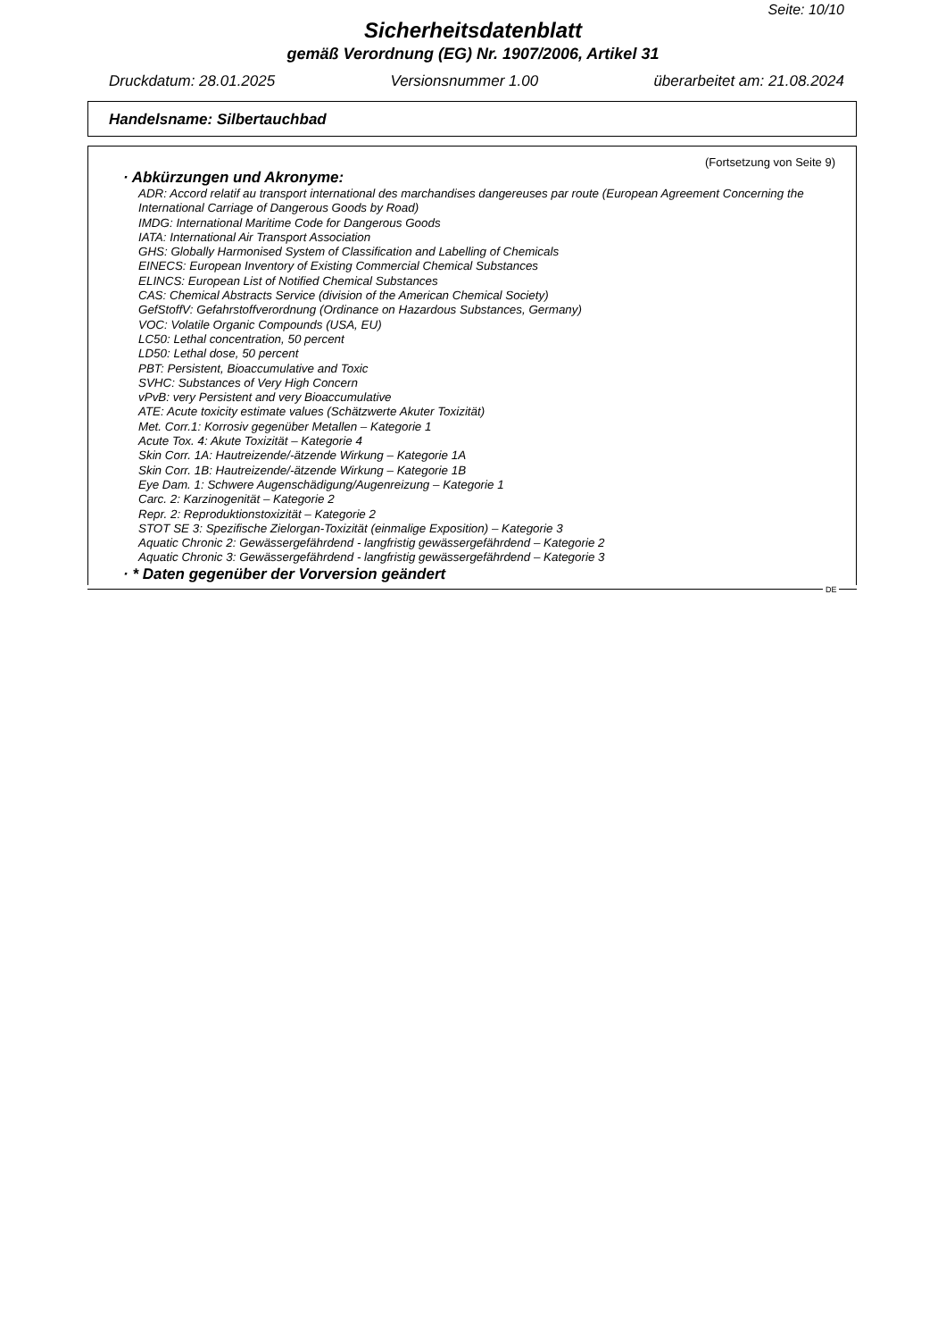Seite: 10/10
Sicherheitsdatenblatt
gemäß Verordnung (EG) Nr. 1907/2006, Artikel 31
Druckdatum: 28.01.2025 Versionsnummer 1.00 überarbeitet am: 21.08.2024
Handelsname: Silbertauchbad
(Fortsetzung von Seite 9)
· Abkürzungen und Akronyme:
ADR: Accord relatif au transport international des marchandises dangereuses par route (European Agreement Concerning the International Carriage of Dangerous Goods by Road)
IMDG: International Maritime Code for Dangerous Goods
IATA: International Air Transport Association
GHS: Globally Harmonised System of Classification and Labelling of Chemicals
EINECS: European Inventory of Existing Commercial Chemical Substances
ELINCS: European List of Notified Chemical Substances
CAS: Chemical Abstracts Service (division of the American Chemical Society)
GefStoffV: Gefahrstoffverordnung (Ordinance on Hazardous Substances, Germany)
VOC: Volatile Organic Compounds (USA, EU)
LC50: Lethal concentration, 50 percent
LD50: Lethal dose, 50 percent
PBT: Persistent, Bioaccumulative and Toxic
SVHC: Substances of Very High Concern
vPvB: very Persistent and very Bioaccumulative
ATE: Acute toxicity estimate values (Schätzwerte Akuter Toxizität)
Met. Corr.1: Korrosiv gegenüber Metallen – Kategorie 1
Acute Tox. 4: Akute Toxizität – Kategorie 4
Skin Corr. 1A: Hautreizende/-ätzende Wirkung – Kategorie 1A
Skin Corr. 1B: Hautreizende/-ätzende Wirkung – Kategorie 1B
Eye Dam. 1: Schwere Augenschädigung/Augenreizung – Kategorie 1
Carc. 2: Karzinogenität – Kategorie 2
Repr. 2: Reproduktionstoxizität – Kategorie 2
STOT SE 3: Spezifische Zielorgan-Toxizität (einmalige Exposition) – Kategorie 3
Aquatic Chronic 2: Gewässergefährdend - langfristig gewässergefährdend – Kategorie 2
Aquatic Chronic 3: Gewässergefährdend - langfristig gewässergefährdend – Kategorie 3
· * Daten gegenüber der Vorversion geändert
DE